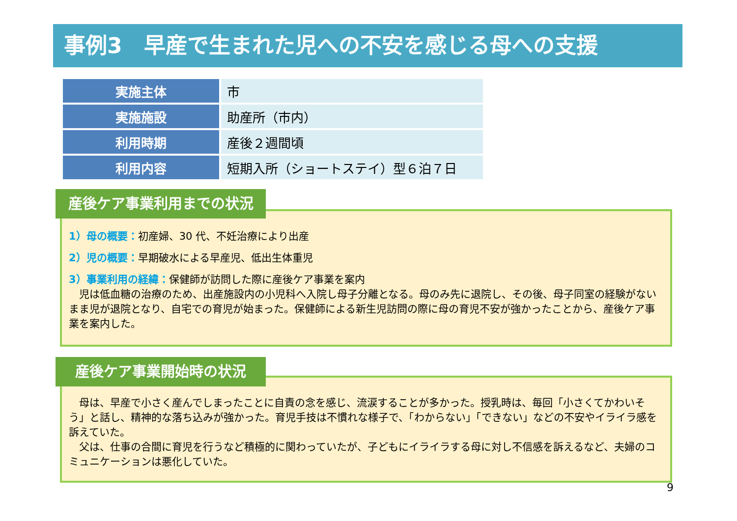事例3　早産で生まれた児への不安を感じる母への支援
| 実施主体 | 市 |
| 実施施設 | 助産所（市内） |
| 利用時期 | 産後２週間頃 |
| 利用内容 | 短期入所（ショートステイ）型６泊７日 |
1）母の概要：初産婦、30 代、不妊治療により出産
2）児の概要：早期破水による早産児、低出生体重児
3）事業利用の経緯：保健師が訪問した際に産後ケア事業を案内
　児は低血糖の治療のため、出産施設内の小児科へ入院し母子分離となる。母のみ先に退院し、その後、母子同室の経験がないまま児が退院となり、自宅での育児が始まった。保健師による新生児訪問の際に母の育児不安が強かったことから、産後ケア事業を案内した。
産後ケア事業利用までの状況
　母は、早産で小さく産んでしまったことに自責の念を感じ、流涙することが多かった。授乳時は、毎回「小さくてかわいそう」と話し、精神的な落ち込みが強かった。育児手技は不慣れな様子で、「わからない」「できない」などの不安やイライラ感を訴えていた。
　父は、仕事の合間に育児を行うなど積極的に関わっていたが、子どもにイライラする母に対し不信感を訴えるなど、夫婦のコミュニケーションは悪化していた。
産後ケア事業開始時の状況
9